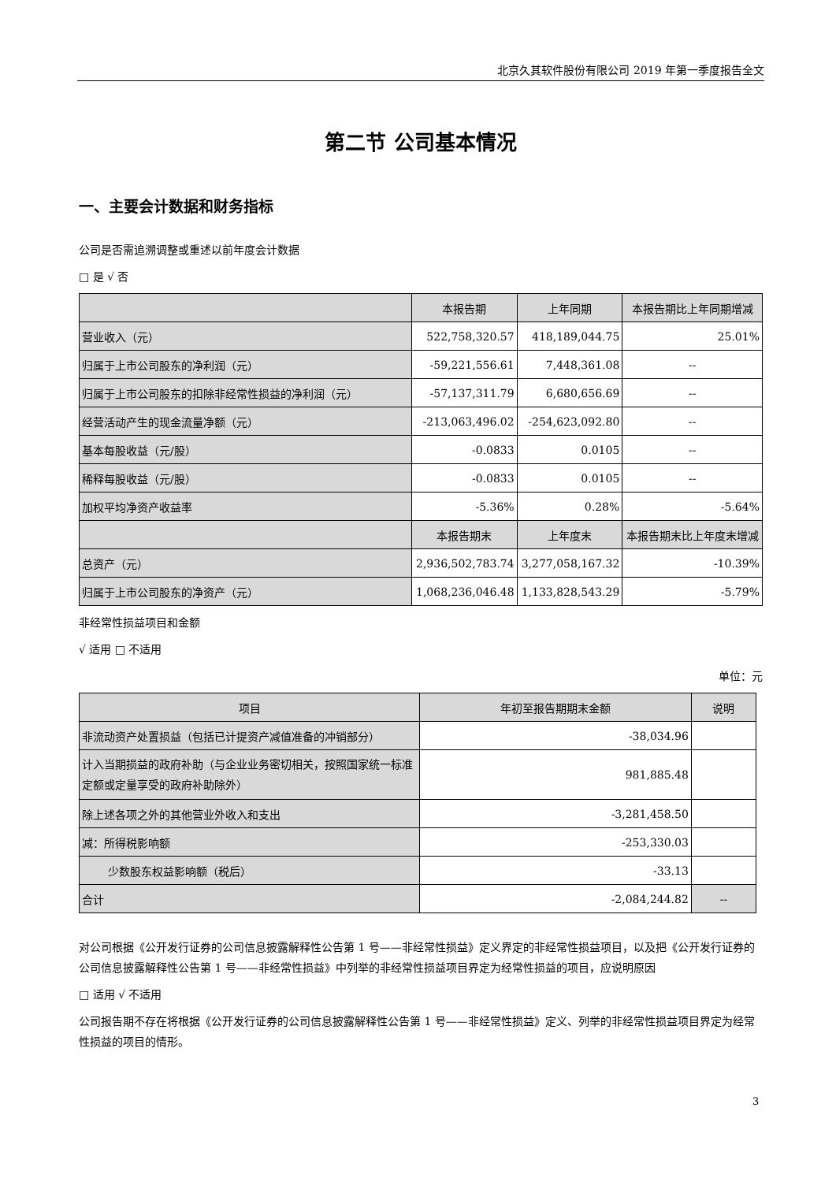北京久其软件股份有限公司 2019 年第一季度报告全文
第二节 公司基本情况
一、主要会计数据和财务指标
公司是否需追溯调整或重述以前年度会计数据
□ 是 √ 否
| | 本报告期 | 上年同期 | 本报告期比上年同期增减 |
| --- | --- | --- | --- |
| 营业收入（元） | 522,758,320.57 | 418,189,044.75 | 25.01% |
| 归属于上市公司股东的净利润（元） | -59,221,556.61 | 7,448,361.08 | -- |
| 归属于上市公司股东的扣除非经常性损益的净利润（元） | -57,137,311.79 | 6,680,656.69 | -- |
| 经营活动产生的现金流量净额（元） | -213,063,496.02 | -254,623,092.80 | -- |
| 基本每股收益（元/股） | -0.0833 | 0.0105 | -- |
| 稀释每股收益（元/股） | -0.0833 | 0.0105 | -- |
| 加权平均净资产收益率 | -5.36% | 0.28% | -5.64% |
| | 本报告期末 | 上年度末 | 本报告期末比上年度末增减 |
| 总资产（元） | 2,936,502,783.74 | 3,277,058,167.32 | -10.39% |
| 归属于上市公司股东的净资产（元） | 1,068,236,046.48 | 1,133,828,543.29 | -5.79% |
非经常性损益项目和金额
√ 适用 □ 不适用
单位：元
| 项目 | 年初至报告期期末金额 | 说明 |
| --- | --- | --- |
| 非流动资产处置损益（包括已计提资产减值准备的冲销部分） | -38,034.96 | |
| 计入当期损益的政府补助（与企业业务密切相关，按照国家统一标准定额或定量享受的政府补助除外） | 981,885.48 | |
| 除上述各项之外的其他营业外收入和支出 | -3,281,458.50 | |
| 减：所得税影响额 | -253,330.03 | |
| 少数股东权益影响额（税后） | -33.13 | |
| 合计 | -2,084,244.82 | -- |
对公司根据《公开发行证券的公司信息披露解释性公告第 1 号——非经常性损益》定义界定的非经常性损益项目，以及把《公开发行证券的公司信息披露解释性公告第 1 号——非经常性损益》中列举的非经常性损益项目界定为经常性损益的项目，应说明原因
□ 适用 √ 不适用
公司报告期不存在将根据《公开发行证券的公司信息披露解释性公告第 1 号——非经常性损益》定义、列举的非经常性损益项目界定为经常性损益的项目的情形。
3